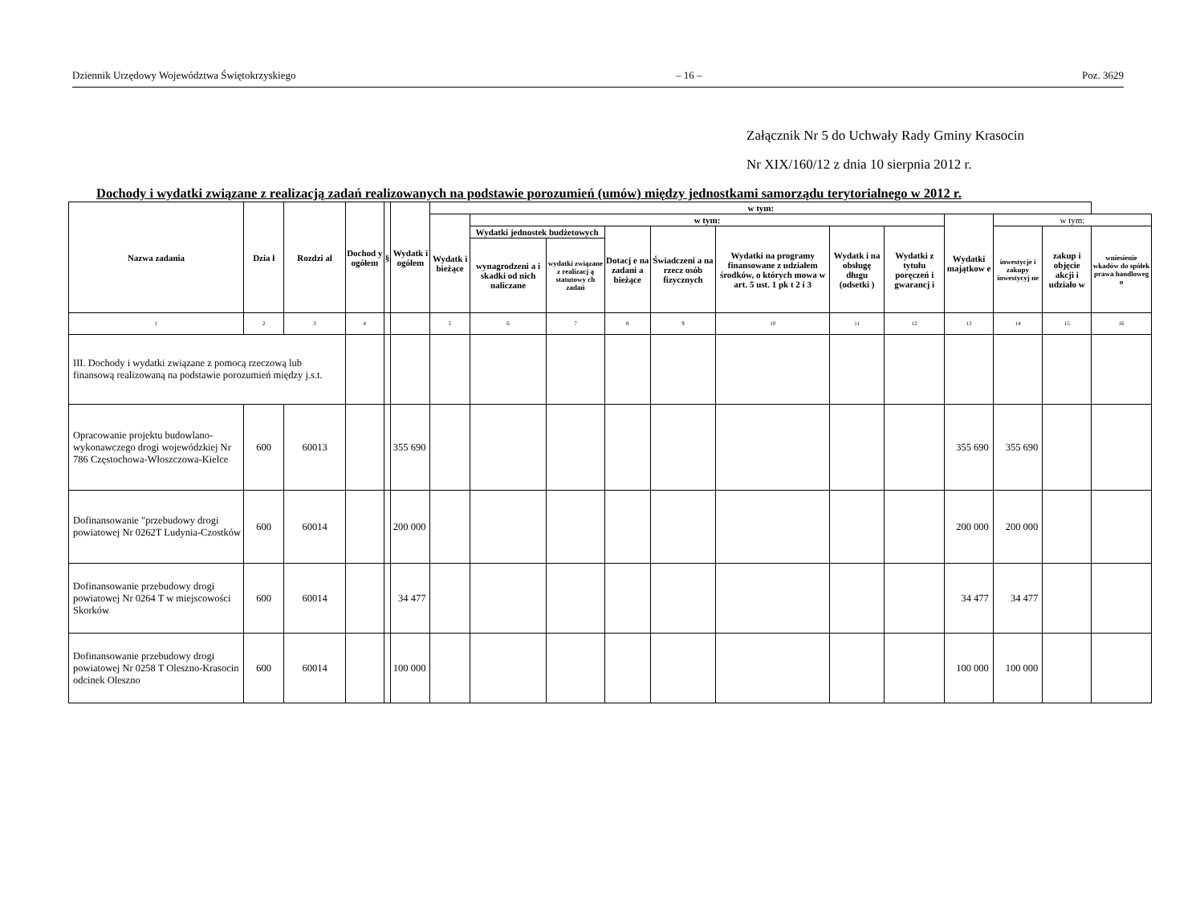Dziennik Urzędowy Województwa Świętokrzyskiego – 16 – Poz. 3629
Załącznik Nr 5 do Uchwały Rady Gminy Krasocin
Nr XIX/160/12 z dnia 10 sierpnia 2012 r.
Dochody i wydatki związane z realizacją zadań realizowanych na podstawie porozumień (umów) między jednostkami samorządu terytorialnego w 2012 r.
| Nazwa zadania | Dzia ł | Rozdzi ał | Dochod y ogółem | § | Wydatk i ogółem | w tym: | | | | | | | | | | | |
| --- | --- | --- | --- | --- | --- | --- | --- | --- | --- | --- | --- | --- | --- | --- | --- | --- | --- |
| | | | | | | Wydatk i bieżące | w tym: | | | | | | | Wydatki majątkow e | w tym: | | |
| | | | | | | | Wydatki jednostek budżetowych | | Dotacj e na zadani a bieżące | Świadczeni a na rzecz osób fizycznych | Wydatki na programy finansowane z udziałem środków, o których mowa w art. 5 ust. 1 pk t 2 i 3 | Wydatk i na obsługę długu (odsetki ) | Wydatki z tytułu poręczeń i gwarancj i | | inwestycje i zakupy inwestycyj ne | zakup i objęcie akcji i udziało w | wniesienie wkadów do spółek prawa handloweg o |
| | | | | | | | wynagrodzeni a i skadki od nich naliczane | wydatki związane z realizacj ą statutowy ch zadań | | | | | | | | | |
| 1 | 2 | 3 | 4 | | | 5 | 6 | 7 | 8 | 9 | 10 | 11 | 12 | 13 | 14 | 15 | 16 |
| III. Dochody i wydatki związane z pomocą rzeczową lub finansową realizowaną na podstawie porozumień między j.s.t. | | | | | | | | | | | | | | | | | |
| Opracowanie projektu budowlano-wykonawczego drogi wojewódzkiej Nr 786 Częstochowa-Włoszczowa-Kielce | 600 | 60013 | | | 355 690 | | | | | | | | | 355 690 | 355 690 | | |
| Dofinansowanie "przebudowy drogi powiatowej Nr 0262T Ludynia-Czostków | 600 | 60014 | | | 200 000 | | | | | | | | | 200 000 | 200 000 | | |
| Dofinansowanie przebudowy drogi powiatowej Nr 0264 T w miejscowości Skorków | 600 | 60014 | | | 34 477 | | | | | | | | | 34 477 | 34 477 | | |
| Dofinansowanie przebudowy drogi powiatowej Nr 0258 T Oleszno-Krasocin odcinek Oleszno | 600 | 60014 | | | 100 000 | | | | | | | | | 100 000 | 100 000 | | |